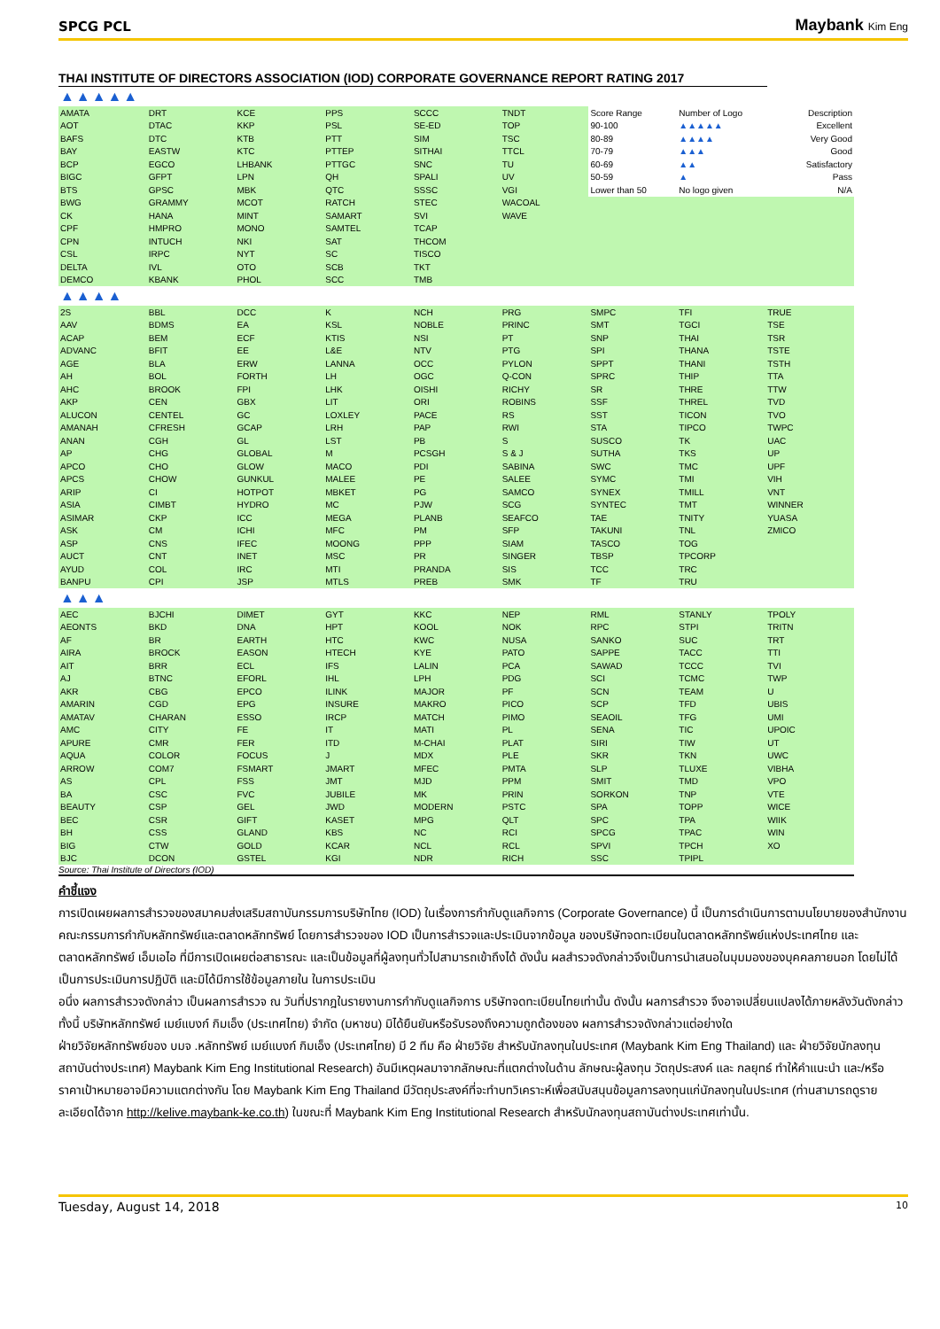SPCG PCL Maybank Kim Eng
THAI INSTITUTE OF DIRECTORS ASSOCIATION (IOD) CORPORATE GOVERNANCE REPORT RATING 2017
| ▲▲▲▲▲ | | | | | | | | |
| AMATA | DRT | KCE | PPS | SCCC | TNDT | Score Range | Number of Logo | Description |
| AOT | DTAC | KKP | PSL | SE-ED | TOP | 90-100 | ▲▲▲▲▲ | Excellent |
| BAFS | DTC | KTB | PTT | SIM | TSC | 80-89 | ▲▲▲▲ | Very Good |
| BAY | EASTW | KTC | PTTEP | SITHAI | TTCL | 70-79 | ▲▲▲ | Good |
| BCP | EGCO | LHBANK | PTTGC | SNC | TU | 60-69 | ▲▲ | Satisfactory |
| BIGC | GFPT | LPN | QH | SPALI | UV | 50-59 | ▲ | Pass |
| BTS | GPSC | MBK | QTC | SSSC | VGI | Lower than 50 | No logo given | N/A |
| BWG | GRAMMY | MCOT | RATCH | STEC | WACOAL | | | |
| CK | HANA | MINT | SAMART | SVI | WAVE | | | |
| CPF | HMPRO | MONO | SAMTEL | TCAP | | | | |
| CPN | INTUCH | NKI | SAT | THCOM | | | | |
| CSL | IRPC | NYT | SC | TISCO | | | | |
| DELTA | IVL | OTO | SCB | TKT | | | | |
| DEMCO | KBANK | PHOL | SCC | TMB | | | | |
| ▲▲▲▲ | | | | | | | | |
| 2S | BBL | DCC | K | NCH | PRG | SMPC | TFI | TRUE |
| AAV | BDMS | EA | KSL | NOBLE | PRINC | SMT | TGCI | TSE |
| ACAP | BEM | ECF | KTIS | NSI | PT | SNP | THAI | TSR |
| ADVANC | BFIT | EE | L&E | NTV | PTG | SPI | THANA | TSTE |
| AGE | BLA | ERW | LANNA | OCC | PYLON | SPPT | THANI | TSTH |
| AH | BOL | FORTH | LH | OGC | Q-CON | SPRC | THIP | TTA |
| AHC | BROOK | FPI | LHK | OISHI | RICHY | SR | THRE | TTW |
| AKP | CEN | GBX | LIT | ORI | ROBINS | SSF | THREL | TVD |
| ALUCON | CENTEL | GC | LOXLEY | PACE | RS | SST | TICON | TVO |
| AMANAH | CFRESH | GCAP | LRH | PAP | RWI | STA | TIPCO | TWPC |
| ANAN | CGH | GL | LST | PB | S | SUSCO | TK | UAC |
| AP | CHG | GLOBAL | M | PCSGH | S & J | SUTHA | TKS | UP |
| APCO | CHO | GLOW | MACO | PDI | SABINA | SWC | TMC | UPF |
| APCS | CHOW | GUNKUL | MALEE | PE | SALEE | SYMC | TMI | VIH |
| ARIP | CI | HOTPOT | MBKET | PG | SAMCO | SYNEX | TMILL | VNT |
| ASIA | CIMBT | HYDRO | MC | PJW | SCG | SYNTEC | TMT | WINNER |
| ASIMAR | CKP | ICC | MEGA | PLANB | SEAFCO | TAE | TNITY | YUASA |
| ASK | CM | ICHI | MFC | PM | SFP | TAKUNI | TNL | ZMICO |
| ASP | CNS | IFEC | MOONG | PPP | SIAM | TASCO | TOG | |
| AUCT | CNT | INET | MSC | PR | SINGER | TBSP | TPCORP | |
| AYUD | COL | IRC | MTI | PRANDA | SIS | TCC | TRC | |
| BANPU | CPI | JSP | MTLS | PREB | SMK | TF | TRU | |
| ▲▲▲ | | | | | | | | |
| AEC | BJCHI | DIMET | GYT | KKC | NEP | RML | STANLY | TPOLY |
| AEONTS | BKD | DNA | HPT | KOOL | NOK | RPC | STPI | TRITN |
| AF | BR | EARTH | HTC | KWC | NUSA | SANKO | SUC | TRT |
| AIRA | BROCK | EASON | HTECH | KYE | PATO | SAPPE | TACC | TTI |
| AIT | BRR | ECL | IFS | LALIN | PCA | SAWAD | TCCC | TVI |
| AJ | BTNC | EFORL | IHL | LPH | PDG | SCI | TCMC | TWP |
| AKR | CBG | EPCO | ILINK | MAJOR | PF | SCN | TEAM | U |
| AMARIN | CGD | EPG | INSURE | MAKRO | PICO | SCP | TFD | UBIS |
| AMATAV | CHARAN | ESSO | IRCP | MATCH | PIMO | SEAOIL | TFG | UMI |
| AMC | CITY | FE | IT | MATI | PL | SENA | TIC | UPOIC |
| APURE | CMR | FER | ITD | M-CHAI | PLAT | SIRI | TIW | UT |
| AQUA | COLOR | FOCUS | J | MDX | PLE | SKR | TKN | UWC |
| ARROW | COM7 | FSMART | JMART | MFEC | PMTA | SLP | TLUXE | VIBHA |
| AS | CPL | FSS | JMT | MJD | PPM | SMIT | TMD | VPO |
| BA | CSC | FVC | JUBILE | MK | PRIN | SORKON | TNP | VTE |
| BEAUTY | CSP | GEL | JWD | MODERN | PSTC | SPA | TOPP | WICE |
| BEC | CSR | GIFT | KASET | MPG | QLT | SPC | TPA | WIIK |
| BH | CSS | GLAND | KBS | NC | RCI | SPCG | TPAC | WIN |
| BIG | CTW | GOLD | KCAR | NCL | RCL | SPVI | TPCH | XO |
| BJC | DCON | GSTEL | KGI | NDR | RICH | SSC | TPIPL | |
Source: Thai Institute of Directors (IOD)
คำชี้แจง
การเปิดเผยผลการสำรวจของสมาคมส่งเสริมสถาบันกรรมการบริษัทไทย (IOD) ในเรื่องการกำกับดูแลกิจการ (Corporate Governance) นี้ เป็นการดำเนินการตามนโยบายของสำนักงานคณะกรรมการกำกับหลักทรัพย์และตลาดหลักทรัพย์ โดยการสำรวจของ IOD เป็นการสำรวจและประเมินจากข้อมูล ของบริษัทจดทะเบียนในตลาดหลักทรัพย์แห่งประเทศไทย และตลาดหลักทรัพย์ เอ็มเอไอ ที่มีการเปิดเผยต่อสาธารณะ และเป็นข้อมูลที่ผู้ลงทุนทั่วไปสามารถเข้าถึงได้ ดังนั้น ผลสำรวจดังกล่าวจึงเป็นการนำเสนอในมุมมองของบุคคลภายนอก โดยไม่ได้เป็นการประเมินการปฏิบัติ และมิได้มีการใช้ข้อมูลภายใน ในการประเมิน
อนึ่ง ผลการสำรวจดังกล่าว เป็นผลการสำรวจ ณ วันที่ปรากฎในรายงานการกำกับดูแลกิจการ บริษัทจดทะเบียนไทยเท่านั้น ดังนั้น ผลการสำรวจ จึงอาจเปลี่ยนแปลงได้ภายหลังวันดังกล่าว ทั้งนี้ บริษัทหลักทรัพย์ เมย์แบงก์ กิมเอ็ง (ประเทศไทย) จำกัด (มหาชน) มิได้ยืนยันหรือรับรองถึงความถูกต้องของ ผลการสำรวจดังกล่าวแต่อย่างใด
ฝ่ายวิจัยหลักทรัพย์ของ บมจ .หลักทรัพย์ เมย์แบงก์ กิมเอ็ง (ประเทศไทย) มี 2 ทีม คือ ฝ่ายวิจัย สำหรับนักลงทุนในประเทศ (Maybank Kim Eng Thailand) และ ฝ่ายวิจัยนักลงทุนสถาบันต่างประเทศ) Maybank Kim Eng Institutional Research) อันมีเหตุผลมาจากลักษณะที่แตกต่างในด้าน ลักษณะผู้ลงทุน วัตถุประสงค์ และ กลยุทธ์ ทำให้คำแนะนำ และ/หรือ ราคาเป้าหมายอาจมีความแตกต่างกัน โดย Maybank Kim Eng Thailand มีวัตถุประสงค์ที่จะทำบทวิเคราะห์เพื่อสนับสนุนข้อมูลการลงทุนแก่นักลงทุนในประเทศ (ท่านสามารถดูรายละเอียดได้จาก http://kelive.maybank-ke.co.th) ในขณะที่ Maybank Kim Eng Institutional Research สำหรับนักลงทุนสถาบันต่างประเทศเท่านั้น.
Tuesday, August 14, 2018 10